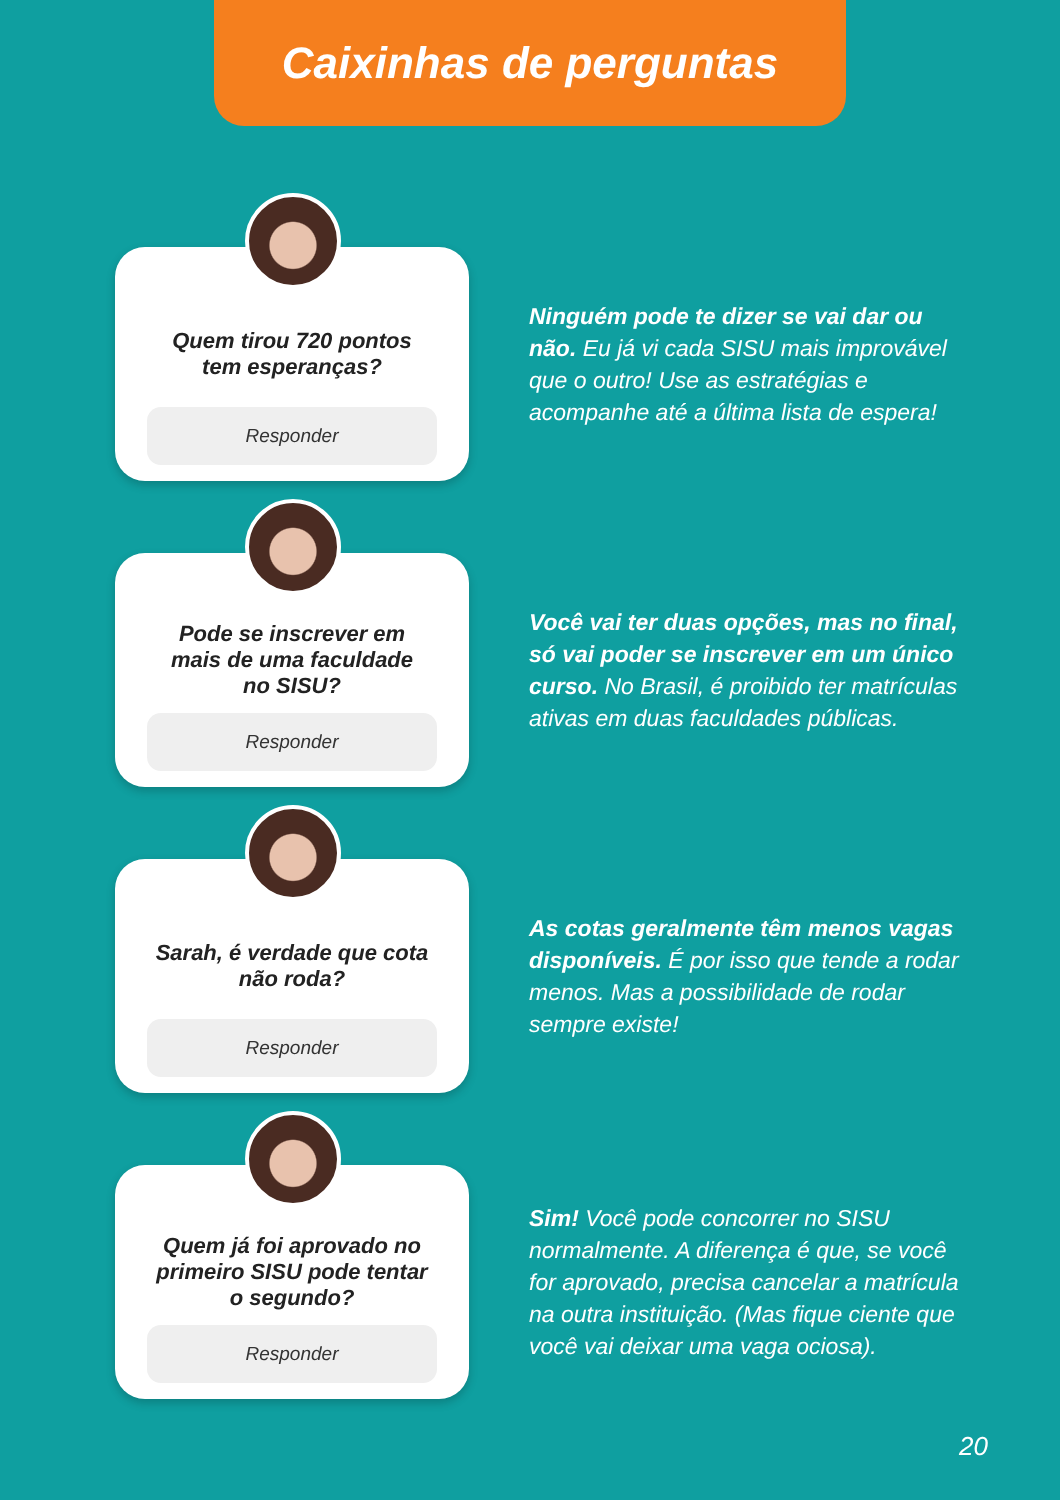Caixinhas de perguntas
Quem tirou 720 pontos tem esperanças?
Responder
Ninguém pode te dizer se vai dar ou não. Eu já vi cada SISU mais improvável que o outro! Use as estratégias e acompanhe até a última lista de espera!
Pode se inscrever em mais de uma faculdade no SISU?
Responder
Você vai ter duas opções, mas no final, só vai poder se inscrever em um único curso. No Brasil, é proibido ter matrículas ativas em duas faculdades públicas.
Sarah, é verdade que cota não roda?
Responder
As cotas geralmente têm menos vagas disponíveis. É por isso que tende a rodar menos. Mas a possibilidade de rodar sempre existe!
Quem já foi aprovado no primeiro SISU pode tentar o segundo?
Responder
Sim! Você pode concorrer no SISU normalmente. A diferença é que, se você for aprovado, precisa cancelar a matrícula na outra instituição. (Mas fique ciente que você vai deixar uma vaga ociosa).
20